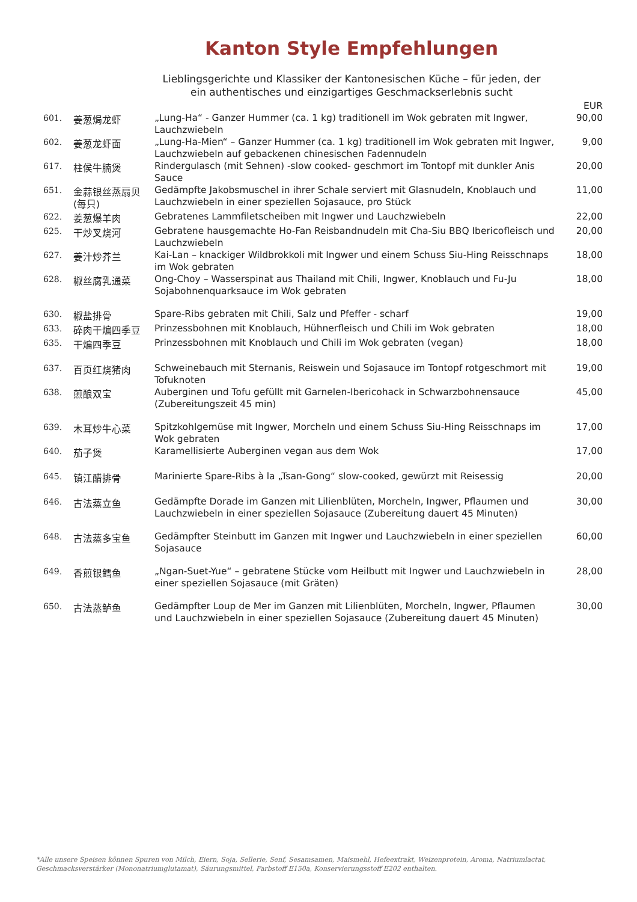Kanton Style Empfehlungen
Lieblingsgerichte und Klassiker der Kantonesischen Küche – für jeden, der
ein authentisches und einzigartiges Geschmackserlebnis sucht
| | | | EUR |
| --- | --- | --- | --- |
| 601. | 姜葱焗龙虾 | „Lung-Ha“ - Ganzer Hummer (ca. 1 kg) traditionell im Wok gebraten mit Ingwer, Lauchzwiebeln | 90,00 |
| 602. | 姜葱龙虾面 | „Lung-Ha-Mien“ – Ganzer Hummer (ca. 1 kg) traditionell im Wok gebraten mit Ingwer, Lauchzwiebeln auf gebackenen chinesischen Fadennudeln | 9,00 |
| 617. | 柱侯牛腩煲 | Rindergulasch (mit Sehnen) -slow cooked- geschmort im Tontopf mit dunkler Anis Sauce | 20,00 |
| 651. | 金蒜银丝蒸扇贝 (每只) | Gedämpfte Jakobsmuschel in ihrer Schale serviert mit Glasnudeln, Knoblauch und Lauchzwiebeln in einer speziellen Sojasauce, pro Stück | 11,00 |
| 622. | 姜葱爆羊肉 | Gebratenes Lammfiletscheiben mit Ingwer und Lauchzwiebeln | 22,00 |
| 625. | 干炒叉烧河 | Gebratene hausgemachte Ho-Fan Reisbandnudeln mit Cha-Siu BBQ Ibericofleisch und Lauchzwiebeln | 20,00 |
| 627. | 姜汁炒芥兰 | Kai-Lan – knackiger Wildbrokkoli mit Ingwer und einem Schuss Siu-Hing Reisschnaps im Wok gebraten | 18,00 |
| 628. | 椒丝腐乳通菜 | Ong-Choy – Wasserspinat aus Thailand mit Chili, Ingwer, Knoblauch und Fu-Ju Sojabohnenquarksauce im Wok gebraten | 18,00 |
| 630. | 椒盐排骨 | Spare-Ribs gebraten mit Chili, Salz und Pfeffer - scharf | 19,00 |
| 633. | 碎肉干煸四季豆 | Prinzessbohnen mit Knoblauch, Hühnerfleisch und Chili im Wok gebraten | 18,00 |
| 635. | 干煸四季豆 | Prinzessbohnen mit Knoblauch und Chili im Wok gebraten (vegan) | 18,00 |
| 637. | 百页红烧猪肉 | Schweinebauch mit Sternanis, Reiswein und Sojasauce im Tontopf rotgeschmort mit Tofuknoten | 19,00 |
| 638. | 煎酿双宝 | Auberginen und Tofu gefüllt mit Garnelen-Ibericohack in Schwarzbohnensauce (Zubereitungszeit 45 min) | 45,00 |
| 639. | 木耳炒牛心菜 | Spitzkohlgemüse mit Ingwer, Morcheln und einem Schuss Siu-Hing Reisschnaps im Wok gebraten | 17,00 |
| 640. | 茄子煲 | Karamellisierte Auberginen vegan aus dem Wok | 17,00 |
| 645. | 镇江醋排骨 | Marinierte Spare-Ribs à la „Tsan-Gong“ slow-cooked, gewürzt mit Reisessig | 20,00 |
| 646. | 古法蒸立鱼 | Gedämpfte Dorade im Ganzen mit Lilienblüten, Morcheln, Ingwer, Pflaumen und Lauchzwiebeln in einer speziellen Sojasauce (Zubereitung dauert 45 Minuten) | 30,00 |
| 648. | 古法蒸多宝鱼 | Gedämpfter Steinbutt im Ganzen mit Ingwer und Lauchzwiebeln in einer speziellen Sojasauce | 60,00 |
| 649. | 香煎银鳕鱼 | „Ngan-Suet-Yue“ – gebratene Stücke vom Heilbutt mit Ingwer und Lauchzwiebeln in einer speziellen Sojasauce (mit Gräten) | 28,00 |
| 650. | 古法蒸鲈鱼 | Gedämpfter Loup de Mer im Ganzen mit Lilienblüten, Morcheln, Ingwer, Pflaumen und Lauchzwiebeln in einer speziellen Sojasauce (Zubereitung dauert 45 Minuten) | 30,00 |
*Alle unsere Speisen können Spuren von Milch, Eiern, Soja, Sellerie, Senf, Sesamsamen, Maismehl, Hefeextrakt, Weizenprotein, Aroma, Natriumlactat, Geschmacksverstärker (Mononatriumglutamat), Säurungsmittel, Farbstoff E150a, Konservierungsstoff E202 enthalten.